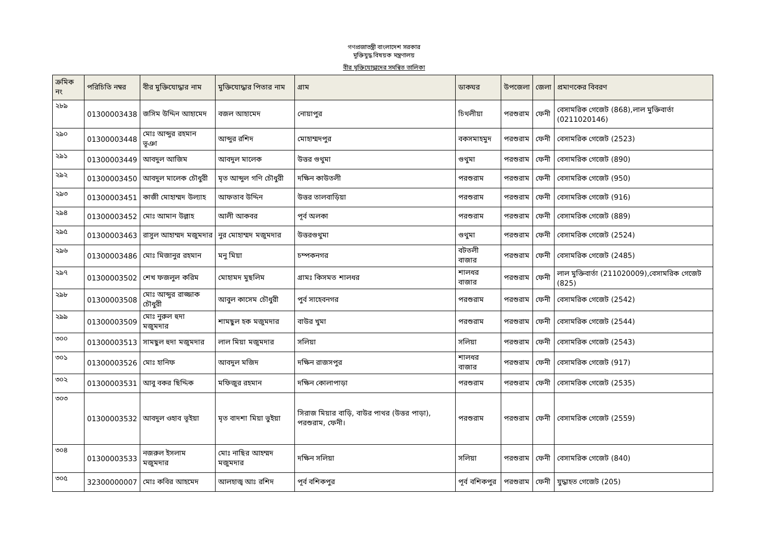গণপ্রজাতন্ত্রী বাংলাদেশ সরকার
মুক্তিযুদ্ধ বিষয়ক মন্ত্রণালয়
বীর মুক্তিযোদ্ধাদের সমন্বিত তালিকা
| ক্রমিক নং | পরিচিতি নম্বর | বীর মুক্তিযোদ্ধার নাম | মুক্তিযোদ্ধার পিতার নাম | গ্রাম | ডাকঘর | উপজেলা | জেলা | প্রমাণকের বিবরণ |
| --- | --- | --- | --- | --- | --- | --- | --- | --- |
| ২৮৯ | 01300003438 | জসিম উদ্দিন আহামেদ | বজল আহামেদ | নোয়াপুর | চিথলীয়া | পরশুরাম | ফেনী | বেসামরিক গেজেট (868),লাল মুক্তিবার্তা (0211020146) |
| ২৯০ | 01300003448 | মোঃ আব্দুর রহমান ভূঞা | আব্দুর রশিদ | মোহাম্মদপুর | বকসমাহমুদ | পরশুরাম | ফেনী | বেসামরিক গেজেট (2523) |
| ২৯১ | 01300003449 | আবদুল আজিম | আবদুল মালেক | উত্তর গুথুমা | গুথুমা | পরশুরাম | ফেনী | বেসামরিক গেজেট (890) |
| ২৯২ | 01300003450 | আবদুল মালেক চৌধুরী | মৃত আব্দুল গণি চৌধুরী | দক্ষিন কাউতলী | পরশুরাম | পরশুরাম | ফেনী | বেসামরিক গেজেট (950) |
| ২৯৩ | 01300003451 | কাজী মোহাম্মদ উল্যাহ | আফতাব উদ্দিন | উত্তর তালবাড়িয়া | পরশুরাম | পরশুরাম | ফেনী | বেসামরিক গেজেট (916) |
| ২৯৪ | 01300003452 | মোঃ আমান উল্লাহ | আলী আকবর | পূর্ব অলকা | পরশুরাম | পরশুরাম | ফেনী | বেসামরিক গেজেট (889) |
| ২৯৫ | 01300003463 | রাসুল আহাম্মদ মজুমদার | নুর মোহাম্মদ মজুমদার | উত্তরগুথুমা | গুথুমা | পরশুরাম | ফেনী | বেসামরিক গেজেট (2524) |
| ২৯৬ | 01300003486 | মোঃ মিজানুর রহমান | মনু মিয়া | চম্পকনগর | বটতলী বাজার | পরশুরাম | ফেনী | বেসামরিক গেজেট (2485) |
| ২৯৭ | 01300003502 | শেখ ফজলুল করিম | মোহামদ মুছলিম | গ্রামঃ কিসমত শালধর | শালধর বাজার | পরশুরাম | ফেনী | লাল মুক্তিবার্তা (211020009),বেসামরিক গেজেট (825) |
| ২৯৮ | 01300003508 | মোঃ আব্দুর রাজ্জাক চৌধুরী | আবুল কাসেম চৌধুরী | পুর্ব সাহেবনগর | পরশুরাম | পরশুরাম | ফেনী | বেসামরিক গেজেট (2542) |
| ২৯৯ | 01300003509 | মোঃ নুরুল হুদা মজুমদার | শামছুল হক মজুমদার | বাউর খুমা | পরশুরাম | পরশুরাম | ফেনী | বেসামরিক গেজেট (2544) |
| ৩০০ | 01300003513 | সামছুল হুদা মজুমদার | লাল মিয়া মজুমদার | সলিয়া | সলিয়া | পরশুরাম | ফেনী | বেসামরিক গেজেট (2543) |
| ৩০১ | 01300003526 | মোঃ হানিফ | আবদুল মজিদ | দক্ষিন রাজসপুর | শালধর বাজার | পরশুরাম | ফেনী | বেসামরিক গেজেট (917) |
| ৩০২ | 01300003531 | আবু বকর ছিদ্দিক | মফিজুর রহমান | দক্ষিন কোলাপাড়া | পরশুরাম | পরশুরাম | ফেনী | বেসামরিক গেজেট (2535) |
| ৩০৩ | 01300003532 | আবদুল ওহাব ভূইয়া | মৃত বাদশা মিয়া ভুইয়া | সিরাজ মিয়ার বাড়ি, বাউর পাথর (উত্তর পাড়া), পরশুরাম, ফেনী। | পরশুরাম | পরশুরাম | ফেনী | বেসামরিক গেজেট (2559) |
| ৩০৪ | 01300003533 | নজরুল ইসলাম মজুমদার | মোঃ নাছির আহম্মদ মজুমদার | দক্ষিন সলিয়া | সলিয়া | পরশুরাম | ফেনী | বেসামরিক গেজেট (840) |
| ৩০৫ | 32300000007 | মোঃ কবির আহমেদ | আলহাজ্ব আঃ রশিদ | পূর্ব বশিকপুর | পূর্ব বশিকপুর | পরশুরাম | ফেনী | যুদ্ধাহত গেজেট (205) |